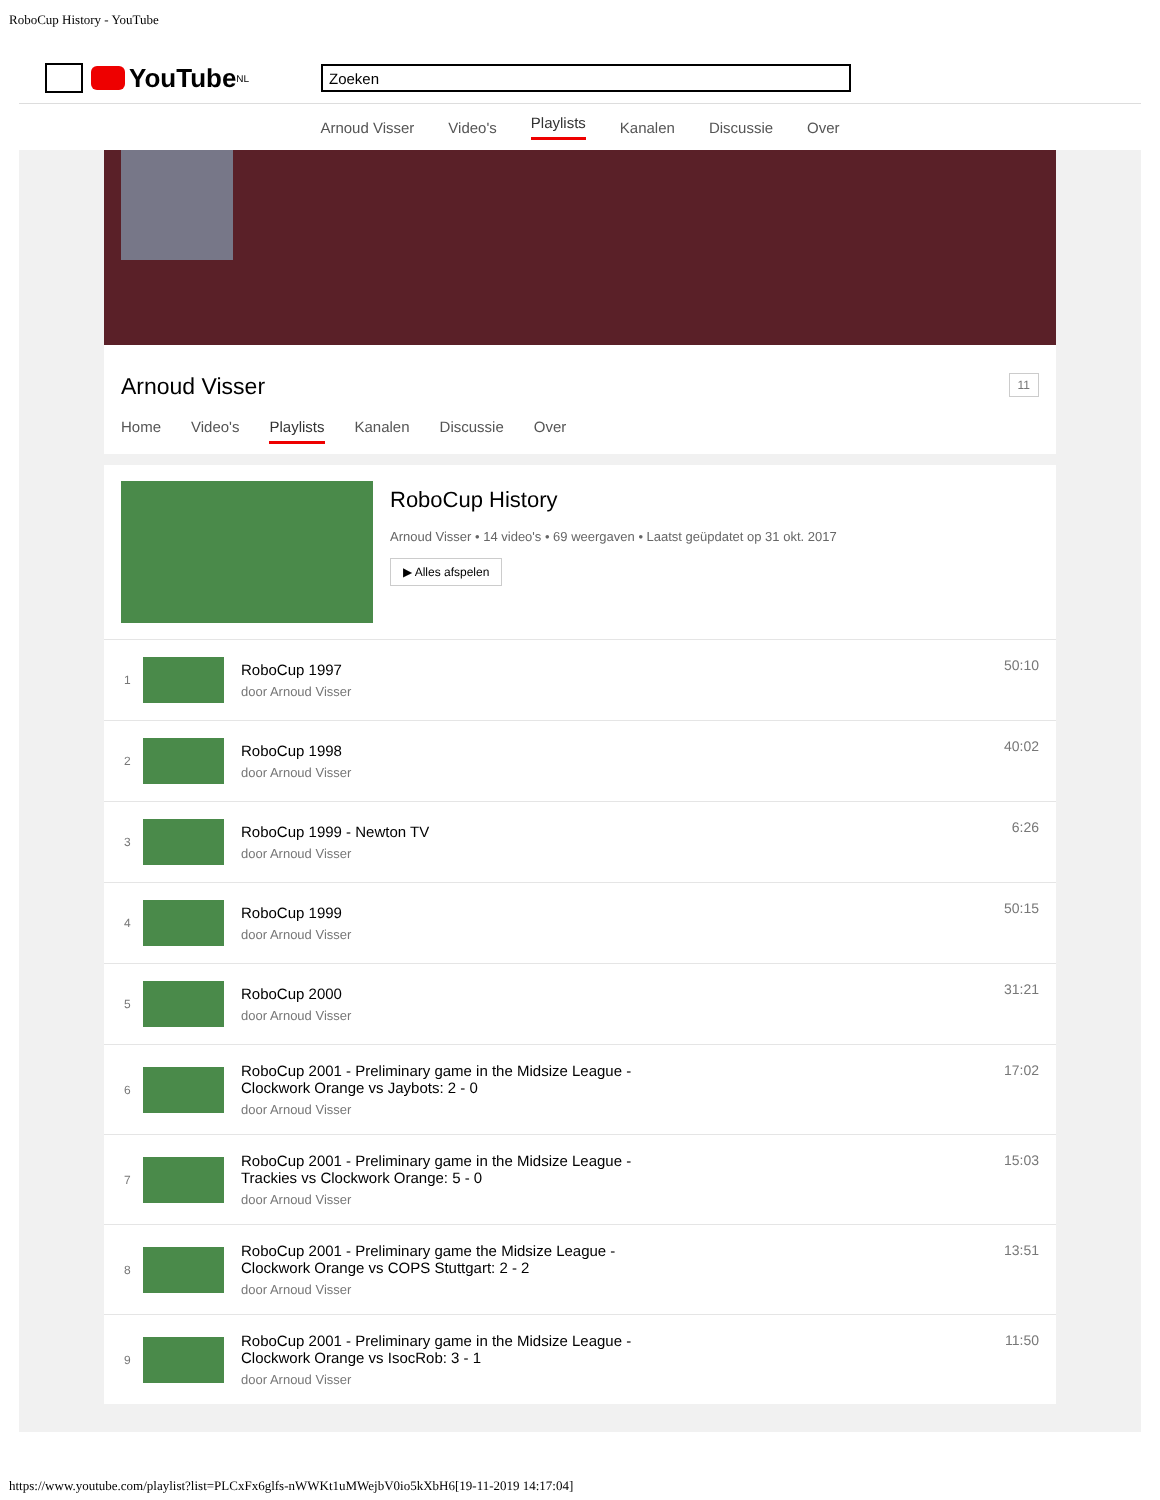RoboCup History - YouTube
YouTube<sup>NL</sup>
Zoeken
Arnoud Visser Video's Playlists Kanalen Discussie Over
Arnoud Visser 11
Home Video's Playlists Kanalen Discussie Over
RoboCup History
Arnoud Visser • 14 video's • 69 weergaven • Laatst geüpdatet op 31 okt. 2017
▶ Alles afspelen
1
RoboCup 1997
door Arnoud Visser
50:10
2
RoboCup 1998
door Arnoud Visser
40:02
3
RoboCup 1999 - Newton TV
door Arnoud Visser
6:26
4
RoboCup 1999
door Arnoud Visser
50:15
5
RoboCup 2000
door Arnoud Visser
31:21
6
RoboCup 2001 - Preliminary game in the Midsize League -
Clockwork Orange vs Jaybots: 2 - 0
door Arnoud Visser
17:02
7
RoboCup 2001 - Preliminary game in the Midsize League -
Trackies vs Clockwork Orange: 5 - 0
door Arnoud Visser
15:03
8
RoboCup 2001 - Preliminary game the Midsize League -
Clockwork Orange vs COPS Stuttgart: 2 - 2
door Arnoud Visser
13:51
9
RoboCup 2001 - Preliminary game in the Midsize League -
Clockwork Orange vs IsocRob: 3 - 1
door Arnoud Visser
11:50
https://www.youtube.com/playlist?list=PLCxFx6glfs-nWWKt1uMWejbV0io5kXbH6[19-11-2019 14:17:04]